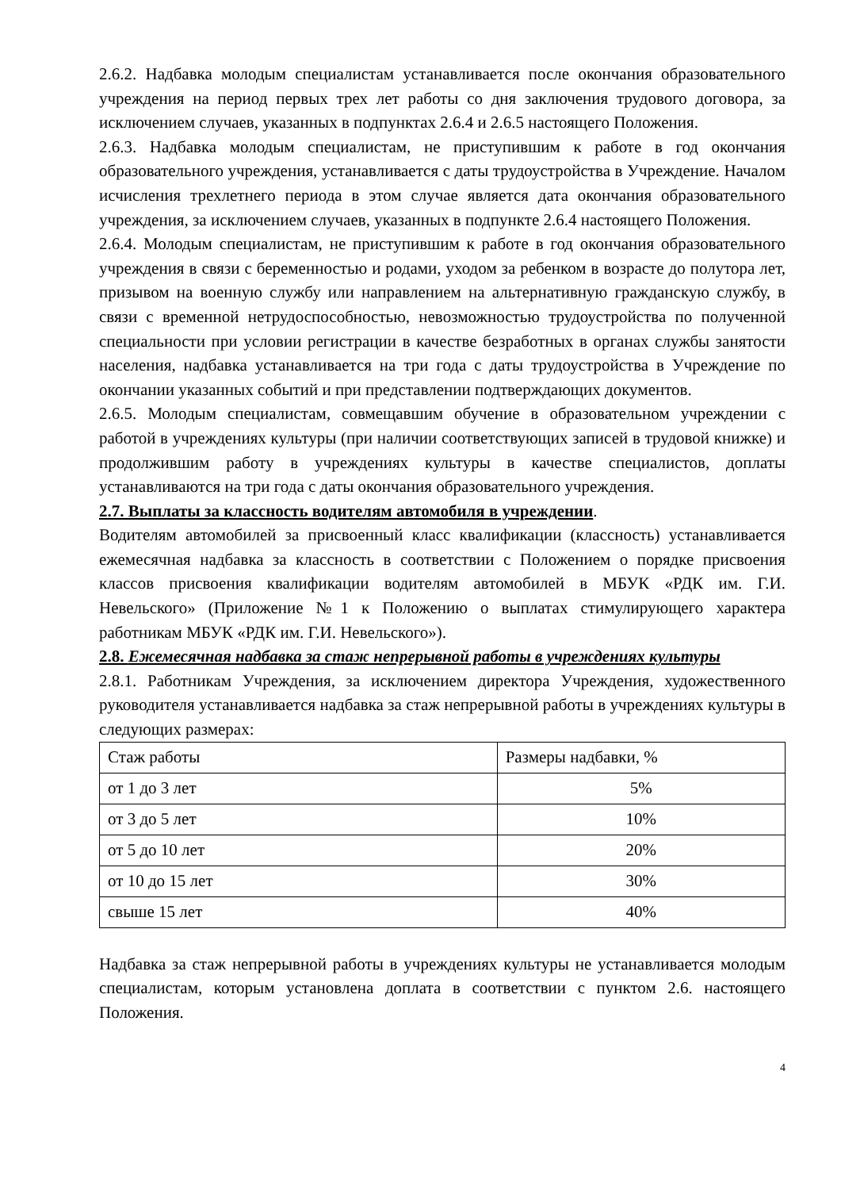2.6.2. Надбавка молодым специалистам устанавливается после окончания образовательного учреждения на период первых трех лет работы со дня заключения трудового договора, за исключением случаев, указанных в подпунктах 2.6.4 и 2.6.5 настоящего Положения.
2.6.3. Надбавка молодым специалистам, не приступившим к работе в год окончания образовательного учреждения, устанавливается с даты трудоустройства в Учреждение. Началом исчисления трехлетнего периода в этом случае является дата окончания образовательного учреждения, за исключением случаев, указанных в подпункте 2.6.4 настоящего Положения.
2.6.4. Молодым специалистам, не приступившим к работе в год окончания образовательного учреждения в связи с беременностью и родами, уходом за ребенком в возрасте до полутора лет, призывом на военную службу или направлением на альтернативную гражданскую службу, в связи с временной нетрудоспособностью, невозможностью трудоустройства по полученной специальности при условии регистрации в качестве безработных в органах службы занятости населения, надбавка устанавливается на три года с даты трудоустройства в Учреждение по окончании указанных событий и при представлении подтверждающих документов.
2.6.5. Молодым специалистам, совмещавшим обучение в образовательном учреждении с работой в учреждениях культуры (при наличии соответствующих записей в трудовой книжке) и продолжившим работу в учреждениях культуры в качестве специалистов, доплаты устанавливаются на три года с даты окончания образовательного учреждения.
2.7. Выплаты за классность водителям автомобиля в учреждении.
Водителям автомобилей за присвоенный класс квалификации (классность) устанавливается ежемесячная надбавка за классность в соответствии с Положением о порядке присвоения классов присвоения квалификации водителям автомобилей в МБУК «РДК им. Г.И. Невельского» (Приложение №1 к Положению о выплатах стимулирующего характера работникам МБУК «РДК им. Г.И. Невельского»).
2.8. Ежемесячная надбавка за стаж непрерывной работы в учреждениях культуры
2.8.1. Работникам Учреждения, за исключением директора Учреждения, художественного руководителя устанавливается надбавка за стаж непрерывной работы в учреждениях культуры в следующих размерах:
| Стаж работы | Размеры надбавки, % |
| от 1 до 3 лет | 5% |
| от 3 до 5 лет | 10% |
| от 5 до 10 лет | 20% |
| от 10 до 15 лет | 30% |
| свыше 15 лет | 40% |
Надбавка за стаж непрерывной работы в учреждениях культуры не устанавливается молодым специалистам, которым установлена доплата в соответствии с пунктом 2.6. настоящего Положения.
4